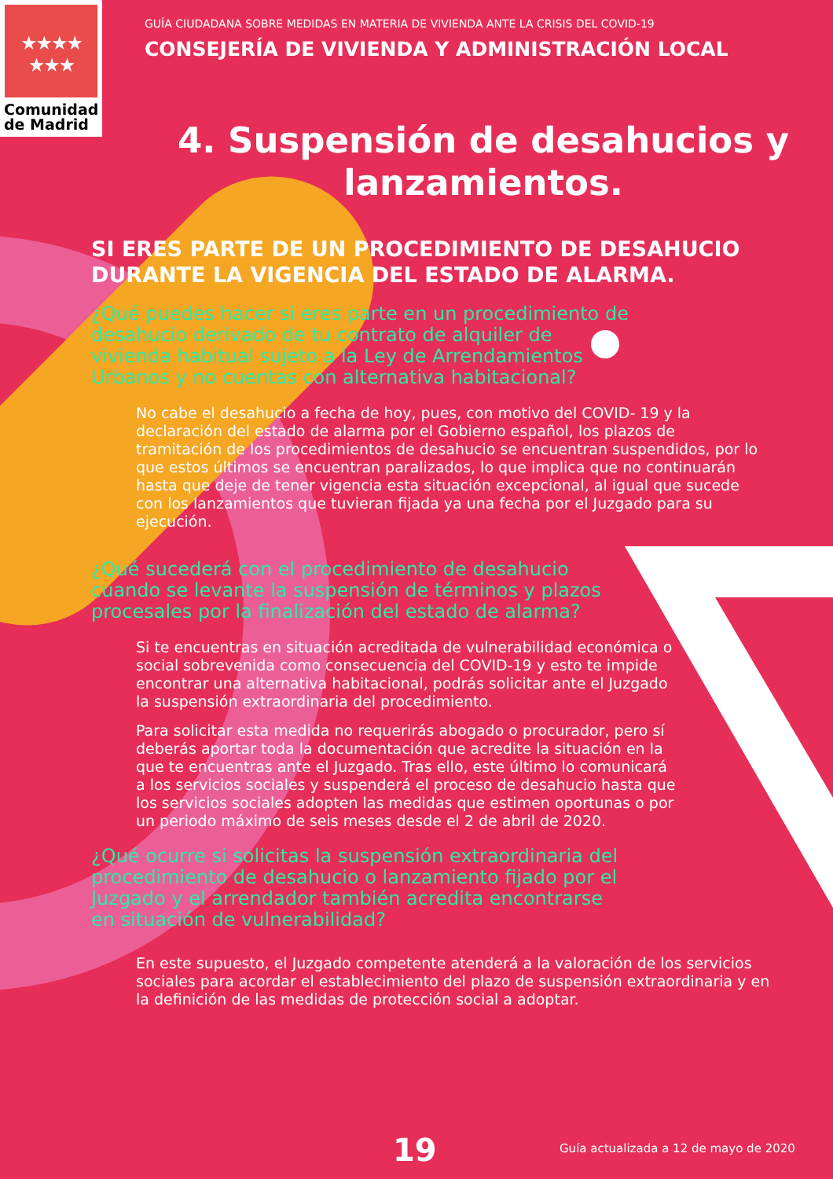★★★★
★★★
Comunidad
de Madrid
GUÍA CIUDADANA SOBRE MEDIDAS EN MATERIA DE VIVIENDA ANTE LA CRISIS DEL COVID-19
CONSEJERÍA DE VIVIENDA Y ADMINISTRACIÓN LOCAL
4. Suspensión de desahucios y lanzamientos.
SI ERES PARTE DE UN PROCEDIMIENTO DE DESAHUCIO DURANTE LA VIGENCIA DEL ESTADO DE ALARMA.
¿Qué puedes hacer si eres parte en un procedimiento de desahucio derivado de tu contrato de alquiler de vivienda habitual sujeto a la Ley de Arrendamientos Urbanos y no cuentas con alternativa habitacional?
No cabe el desahucio a fecha de hoy, pues, con motivo del COVID- 19 y la declaración del estado de alarma por el Gobierno español, los plazos de tramitación de los procedimientos de desahucio se encuentran suspendidos, por lo que estos últimos se encuentran paralizados, lo que implica que no continuarán hasta que deje de tener vigencia esta situación excepcional, al igual que sucede con los lanzamientos que tuvieran fijada ya una fecha por el Juzgado para su ejecución.
¿Qué sucederá con el procedimiento de desahucio cuando se levante la suspensión de términos y plazos procesales por la finalización del estado de alarma?
Si te encuentras en situación acreditada de vulnerabilidad económica o social sobrevenida como consecuencia del COVID-19 y esto te impide encontrar una alternativa habitacional, podrás solicitar ante el Juzgado la suspensión extraordinaria del procedimiento.
Para solicitar esta medida no requerirás abogado o procurador, pero sí deberás aportar toda la documentación que acredite la situación en la que te encuentras ante el Juzgado. Tras ello, este último lo comunicará a los servicios sociales y suspenderá el proceso de desahucio hasta que los servicios sociales adopten las medidas que estimen oportunas o por un periodo máximo de seis meses desde el 2 de abril de 2020.
¿Qué ocurre si solicitas la suspensión extraordinaria del procedimiento de desahucio o lanzamiento fijado por el Juzgado y el arrendador también acredita encontrarse en situación de vulnerabilidad?
En este supuesto, el Juzgado competente atenderá a la valoración de los servicios sociales para acordar el establecimiento del plazo de suspensión extraordinaria y en la definición de las medidas de protección social a adoptar.
19 Guía actualizada a 12 de mayo de 2020